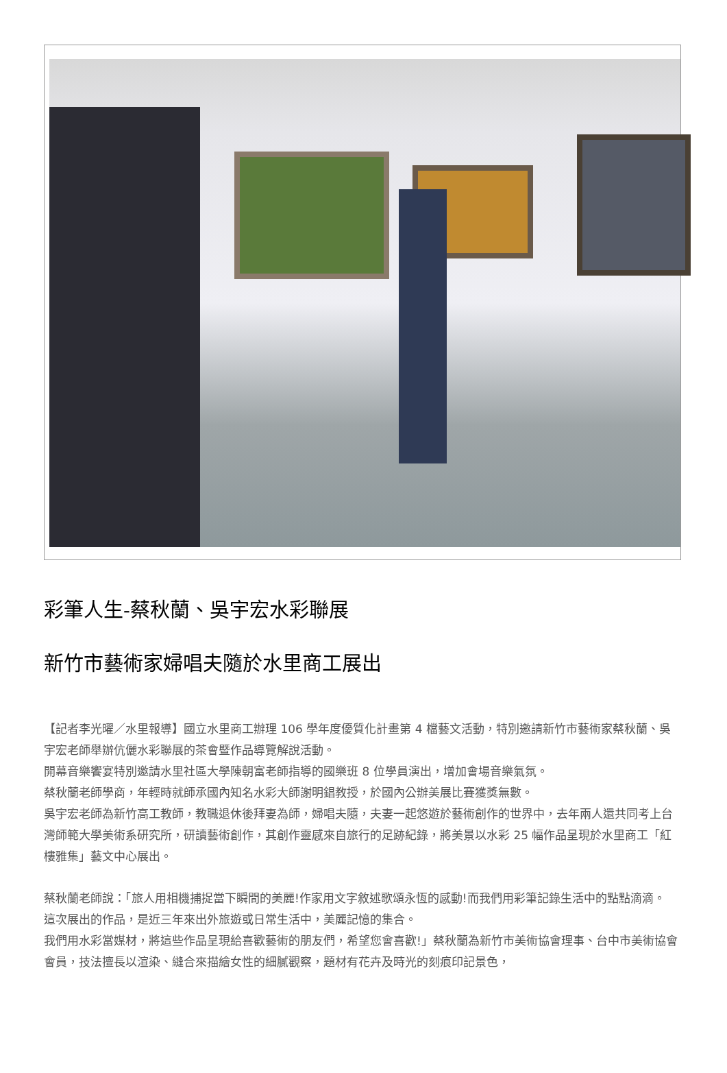彩筆人生-蔡秋蘭、吳宇宏水彩聯展
新竹市藝術家婦唱夫隨於水里商工展出
【記者李光曜／水里報導】國立水里商工辦理 106 學年度優質化計畫第 4 檔藝文活動，特別邀請新竹市藝術家蔡秋蘭、吳宇宏老師舉辦伉儷水彩聯展的茶會暨作品導覽解說活動。
開幕音樂饗宴特別邀請水里社區大學陳朝富老師指導的國樂班 8 位學員演出，增加會場音樂氣氛。
蔡秋蘭老師學商，年輕時就師承國內知名水彩大師謝明錩教授，於國內公辦美展比賽獲獎無數。
吳宇宏老師為新竹高工教師，教職退休後拜妻為師，婦唱夫隨，夫妻一起悠遊於藝術創作的世界中，去年兩人還共同考上台灣師範大學美術系研究所，研讀藝術創作，其創作靈感來自旅行的足跡紀錄，將美景以水彩 25 幅作品呈現於水里商工「紅樓雅集」藝文中心展出。
蔡秋蘭老師說：「旅人用相機捕捉當下瞬間的美麗!作家用文字敘述歌頌永恆的感動!而我們用彩筆記錄生活中的點點滴滴。
這次展出的作品，是近三年來出外旅遊或日常生活中，美麗記憶的集合。
我們用水彩當媒材，將這些作品呈現給喜歡藝術的朋友們，希望您會喜歡!」蔡秋蘭為新竹市美術協會理事、台中市美術協會會員，技法擅長以渲染、縫合來描繪女性的細膩觀察，題材有花卉及時光的刻痕印記景色，